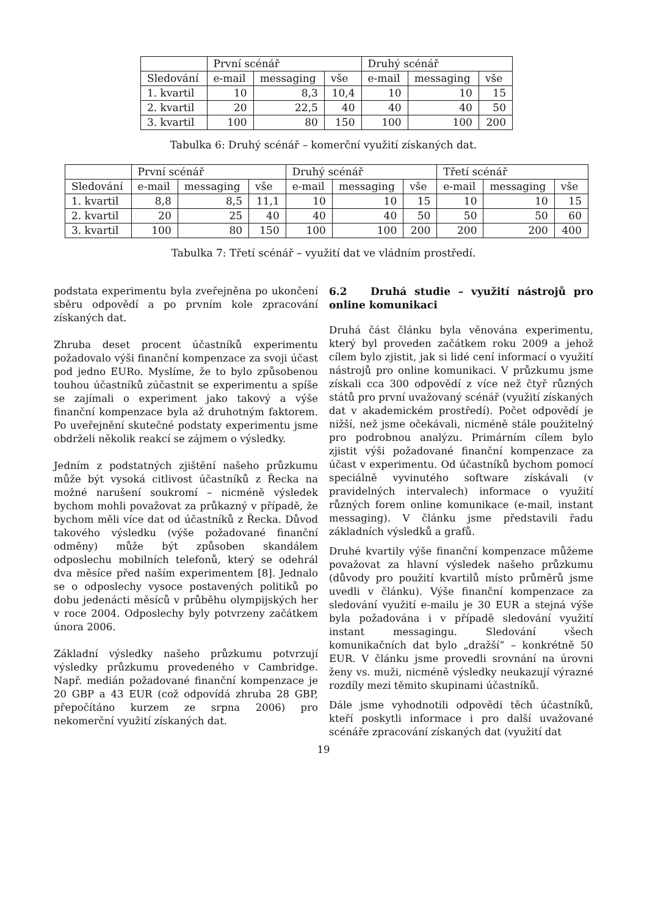| | První scénář | | | Druhý scénář | | |
| Sledování | e-mail | messaging | vše | e-mail | messaging | vše |
| 1. kvartil | 10 | 8,3 | 10,4 | 10 | 10 | 15 |
| 2. kvartil | 20 | 22,5 | 40 | 40 | 40 | 50 |
| 3. kvartil | 100 | 80 | 150 | 100 | 100 | 200 |
Tabulka 6: Druhý scénář – komerční využití získaných dat.
| | První scénář | | | Druhý scénář | | | Třetí scénář | | |
| Sledování | e-mail | messaging | vše | e-mail | messaging | vše | e-mail | messaging | vše |
| 1. kvartil | 8,8 | 8,5 | 11,1 | 10 | 10 | 15 | 10 | 10 | 15 |
| 2. kvartil | 20 | 25 | 40 | 40 | 40 | 50 | 50 | 50 | 60 |
| 3. kvartil | 100 | 80 | 150 | 100 | 100 | 200 | 200 | 200 | 400 |
Tabulka 7: Třetí scénář – využití dat ve vládním prostředí.
podstata experimentu byla zveřejněna po ukončení sběru odpovědí a po prvním kole zpracování získaných dat.
Zhruba deset procent účastníků experimentu požadovalo výši finanční kompenzace za svoji účast pod jedno EURo. Myslíme, že to bylo způsobenou touhou účastníků zúčastnit se experimentu a spíše se zajímali o experiment jako takový a výše finanční kompenzace byla až druhotným faktorem. Po uveřejnění skutečné podstaty experimentu jsme obdrželi několik reakcí se zájmem o výsledky.
Jedním z podstatných zjištění našeho průzkumu může být vysoká citlivost účastníků z Řecka na možné narušení soukromí – nicméně výsledek bychom mohli považovat za průkazný v případě, že bychom měli více dat od účastníků z Řecka. Důvod takového výsledku (výše požadované finanční odměny) může být způsoben skandálem odposlechu mobilních telefonů, který se odehrál dva měsíce před naším experimentem [8]. Jednalo se o odposlechy vysoce postavených politiků po dobu jedenácti měsíců v průběhu olympijských her v roce 2004. Odposlechy byly potvrzeny začátkem února 2006.
Základní výsledky našeho průzkumu potvrzují výsledky průzkumu provedeného v Cambridge. Např. medián požadované finanční kompenzace je 20 GBP a 43 EUR (což odpovídá zhruba 28 GBP, přepočítáno kurzem ze srpna 2006) pro nekomerční využití získaných dat.
6.2 Druhá studie – využití nástrojů pro online komunikaci
Druhá část článku byla věnována experimentu, který byl proveden začátkem roku 2009 a jehož cílem bylo zjistit, jak si lidé cení informací o využití nástrojů pro online komunikaci. V průzkumu jsme získali cca 300 odpovědí z více než čtyř různých států pro první uvažovaný scénář (využití získaných dat v akademickém prostředí). Počet odpovědí je nižší, než jsme očekávali, nicméně stále použitelný pro podrobnou analýzu. Primárním cílem bylo zjistit výši požadované finanční kompenzace za účast v experimentu. Od účastníků bychom pomocí speciálně vyvinutého software získávali (v pravidelných intervalech) informace o využití různých forem online komunikace (e-mail, instant messaging). V článku jsme představili řadu základních výsledků a grafů.
Druhé kvartily výše finanční kompenzace můžeme považovat za hlavní výsledek našeho průzkumu (důvody pro použití kvartilů místo průměrů jsme uvedli v článku). Výše finanční kompenzace za sledování využití e-mailu je 30 EUR a stejná výše byla požadována i v případě sledování využití instant messagingu. Sledování všech komunikačních dat bylo „dražší” – konkrétně 50 EUR. V článku jsme provedli srovnání na úrovni ženy vs. muži, nicméně výsledky neukazují výrazné rozdíly mezi těmito skupinami účastníků.
Dále jsme vyhodnotili odpovědi těch účastníků, kteří poskytli informace i pro další uvažované scénáře zpracování získaných dat (využití dat
19